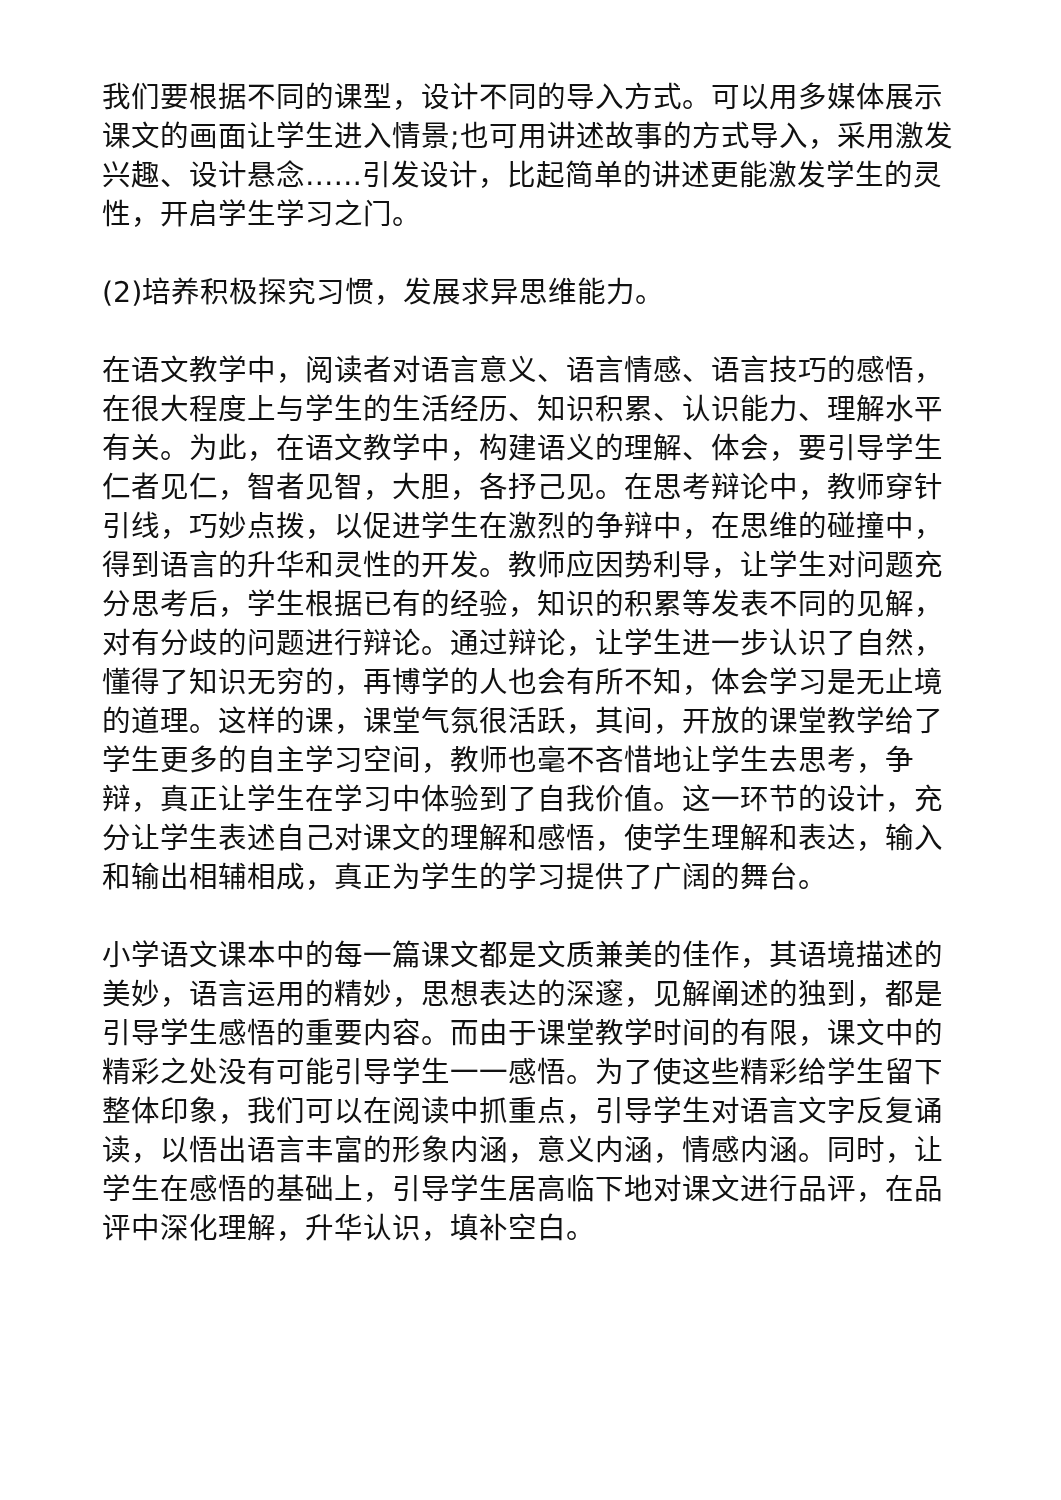我们要根据不同的课型，设计不同的导入方式。可以用多媒体展示课文的画面让学生进入情景;也可用讲述故事的方式导入，采用激发兴趣、设计悬念……引发设计，比起简单的讲述更能激发学生的灵性，开启学生学习之门。
(2)培养积极探究习惯，发展求异思维能力。
在语文教学中，阅读者对语言意义、语言情感、语言技巧的感悟，在很大程度上与学生的生活经历、知识积累、认识能力、理解水平有关。为此，在语文教学中，构建语义的理解、体会，要引导学生仁者见仁，智者见智，大胆，各抒己见。在思考辩论中，教师穿针引线，巧妙点拨，以促进学生在激烈的争辩中，在思维的碰撞中，得到语言的升华和灵性的开发。教师应因势利导，让学生对问题充分思考后，学生根据已有的经验，知识的积累等发表不同的见解，对有分歧的问题进行辩论。通过辩论，让学生进一步认识了自然，懂得了知识无穷的，再博学的人也会有所不知，体会学习是无止境的道理。这样的课，课堂气氛很活跃，其间，开放的课堂教学给了学生更多的自主学习空间，教师也毫不吝惜地让学生去思考，争辩，真正让学生在学习中体验到了自我价值。这一环节的设计，充分让学生表述自己对课文的理解和感悟，使学生理解和表达，输入和输出相辅相成，真正为学生的学习提供了广阔的舞台。
小学语文课本中的每一篇课文都是文质兼美的佳作，其语境描述的美妙，语言运用的精妙，思想表达的深邃，见解阐述的独到，都是引导学生感悟的重要内容。而由于课堂教学时间的有限，课文中的精彩之处没有可能引导学生一一感悟。为了使这些精彩给学生留下整体印象，我们可以在阅读中抓重点，引导学生对语言文字反复诵读，以悟出语言丰富的形象内涵，意义内涵，情感内涵。同时，让学生在感悟的基础上，引导学生居高临下地对课文进行品评，在品评中深化理解，升华认识，填补空白。